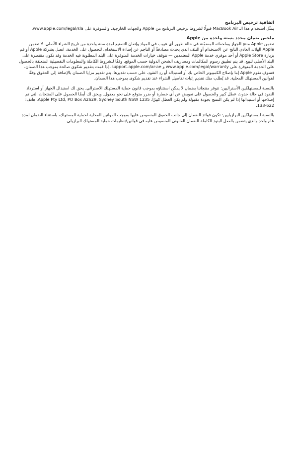اتفاقية ترخيص البرنامج
يمثّل استخدام هذا الـ MacBook Air قبولًا لشروط ترخيص البرنامج من Apple والجهات الخارجية، والمتوفرة على www.apple.com/legal/sla.
ملخص ضمان محدد بسنة واحدة من Apple
تضمن Apple منتج الجهاز وملحقاته المضمّنة في حالة ظهور أي عيوب في المواد وإتقان التصنيع لمدة سنة واحدة من تاريخ الشراء الأصلي. لا تضمن Apple الهلاك العادي الناتج عن الاستخدام أو التلف الذي يحدث مصادفةً أو الناجم عن إساءة الاستخدام. للحصول على الخدمة، اتصل بشركة Apple أو قم بزيارة Apple Store أو أحد موفري خدمة Apple المعتمدين — تتوقف خيارات الخدمة المتوفرة على البلد المطلوبة فيه الخدمة وقد تكون مقتصرة على البلد الأصلي للبيع. قد يتم تطبيق رسوم المكالمات ومصاريف الشحن الدولية حسب الموقع. وفقًا للشروط الكاملة والمعلومات التفصيلية المتعلقة بالحصول على الخدمة المتوفرة على www.apple.com/legal/warranty و support.apple.com/ar-ae، إذا قمت بتقديم شكوى صالحة بموجب هذا الضمان، فسوف تقوم Apple إما بإصلاح الكمبيوتر الخاص بك أو استبداله أو رد النقود، على حسب تقديرها. يتم تقديم مزايا الضمان بالإضافة إلى الحقوق وفقًا لقوانين المستهلك المحلية. قد يُطلب منك تقديم إثبات تفاصيل الشراء عند تقديم شكوى بموجب هذا الضمان.
بالنسبة للمستهلكين الأستراليين: تتوفر منتجاتنا بضمان لا يمكن استثناؤه بموجب قانون حماية المستهلك الاسترالي. يحق لك استبدال الجهاز أو استرداد النقود في حالة حدوث عطل كبير والحصول على تعويض عن أي خسارة أو ضرر متوقع على نحو معقول. ويحق لك أيضًا الحصول على المنتجات التي تم إصلاحها أو استبدالها إذا لم يكن المنتج بجودة مقبولة ولم يكن العطل كبيرًا. Apple Pty Ltd, PO Box A2629, Sydney South NSW 1235. هاتف: 622-133.
بالنسبة للمستهلكين البرازيليين: تكون فوائد الضمان إلى جانب الحقوق المنصوص عليها بموجب القوانين المحلية لحماية المستهلك، باستثناء الضمان لمدة عام واحد والذي يتضمن بالفعل البنود الكاملة للضمان القانوني المنصوص عليه في قوانين/تنظيمات حماية المستهلك البرازيلي.